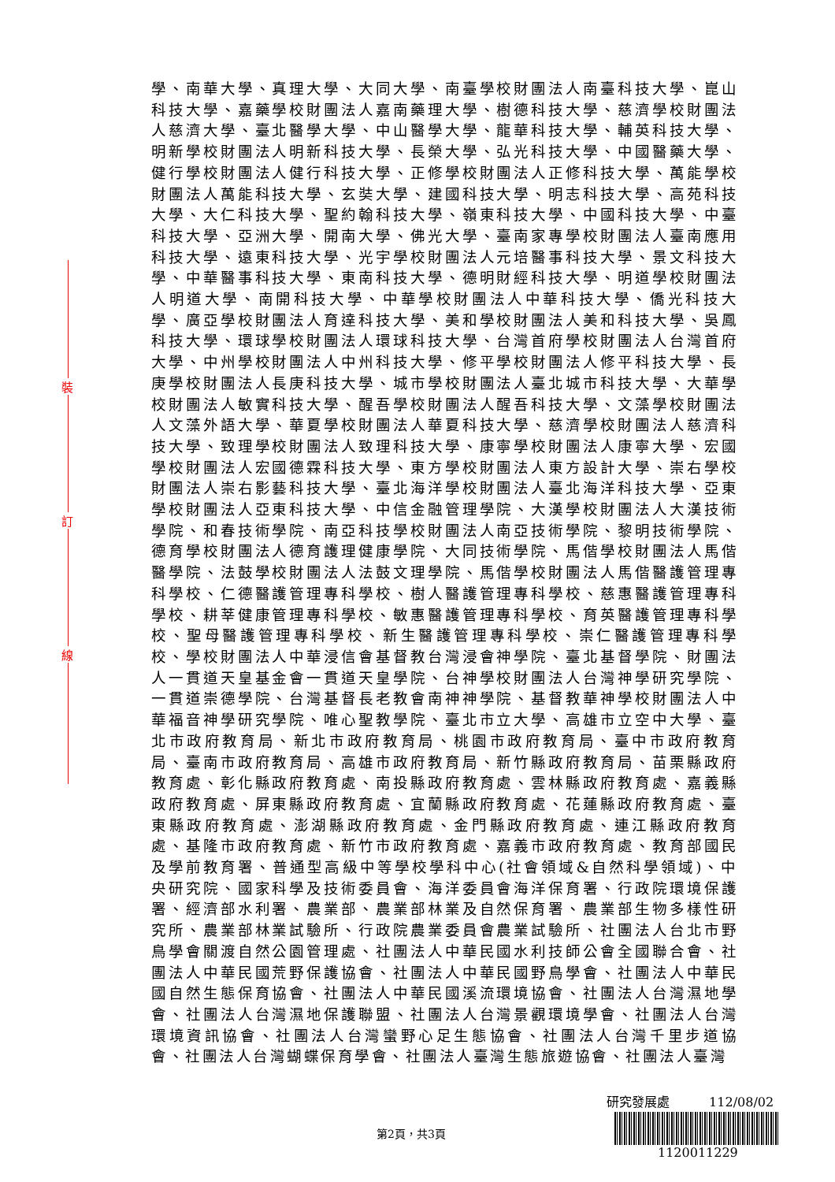學、南華大學、真理大學、大同大學、南臺學校財團法人南臺科技大學、崑山科技大學、嘉藥學校財團法人嘉南藥理大學、樹德科技大學、慈濟學校財團法人慈濟大學、臺北醫學大學、中山醫學大學、龍華科技大學、輔英科技大學、明新學校財團法人明新科技大學、長榮大學、弘光科技大學、中國醫藥大學、健行學校財團法人健行科技大學、正修學校財團法人正修科技大學、萬能學校財團法人萬能科技大學、玄奘大學、建國科技大學、明志科技大學、高苑科技大學、大仁科技大學、聖約翰科技大學、嶺東科技大學、中國科技大學、中臺科技大學、亞洲大學、開南大學、佛光大學、臺南家專學校財團法人臺南應用科技大學、遠東科技大學、光宇學校財團法人元培醫事科技大學、景文科技大學、中華醫事科技大學、東南科技大學、德明財經科技大學、明道學校財團法人明道大學、南開科技大學、中華學校財團法人中華科技大學、僑光科技大學、廣亞學校財團法人育達科技大學、美和學校財團法人美和科技大學、吳鳳科技大學、環球學校財團法人環球科技大學、台灣首府學校財團法人台灣首府大學、中州學校財團法人中州科技大學、修平學校財團法人修平科技大學、長庚學校財團法人長庚科技大學、城市學校財團法人臺北城市科技大學、大華學校財團法人敏實科技大學、醒吾學校財團法人醒吾科技大學、文藻學校財團法人文藻外語大學、華夏學校財團法人華夏科技大學、慈濟學校財團法人慈濟科技大學、致理學校財團法人致理科技大學、康寧學校財團法人康寧大學、宏國學校財團法人宏國德霖科技大學、東方學校財團法人東方設計大學、崇右學校財團法人崇右影藝科技大學、臺北海洋學校財團法人臺北海洋科技大學、亞東學校財團法人亞東科技大學、中信金融管理學院、大漢學校財團法人大漢技術學院、和春技術學院、南亞科技學校財團法人南亞技術學院、黎明技術學院、德育學校財團法人德育護理健康學院、大同技術學院、馬偕學校財團法人馬偕醫學院、法鼓學校財團法人法鼓文理學院、馬偕學校財團法人馬偕醫護管理專科學校、仁德醫護管理專科學校、樹人醫護管理專科學校、慈惠醫護管理專科學校、耕莘健康管理專科學校、敏惠醫護管理專科學校、育英醫護管理專科學校、聖母醫護管理專科學校、新生醫護管理專科學校、崇仁醫護管理專科學校、學校財團法人中華浸信會基督教台灣浸會神學院、臺北基督學院、財團法人一貫道天皇基金會一貫道天皇學院、台神學校財團法人台灣神學研究學院、一貫道崇德學院、台灣基督長老教會南神神學院、基督教華神學校財團法人中華福音神學研究學院、唯心聖教學院、臺北市立大學、高雄市立空中大學、臺北市政府教育局、新北市政府教育局、桃園市政府教育局、臺中市政府教育局、臺南市政府教育局、高雄市政府教育局、新竹縣政府教育局、苗栗縣政府教育處、彰化縣政府教育處、南投縣政府教育處、雲林縣政府教育處、嘉義縣政府教育處、屏東縣政府教育處、宜蘭縣政府教育處、花蓮縣政府教育處、臺東縣政府教育處、澎湖縣政府教育處、金門縣政府教育處、連江縣政府教育處、基隆市政府教育處、新竹市政府教育處、嘉義市政府教育處、教育部國民及學前教育署、普通型高級中等學校學科中心(社會領域&自然科學領域)、中央研究院、國家科學及技術委員會、海洋委員會海洋保育署、行政院環境保護署、經濟部水利署、農業部、農業部林業及自然保育署、農業部生物多樣性研究所、農業部林業試驗所、行政院農業委員會農業試驗所、社團法人台北市野鳥學會關渡自然公園管理處、社團法人中華民國水利技師公會全國聯合會、社團法人中華民國荒野保護協會、社團法人中華民國野鳥學會、社團法人中華民國自然生態保育協會、社團法人中華民國溪流環境協會、社團法人台灣濕地學會、社團法人台灣濕地保護聯盟、社團法人台灣景觀環境學會、社團法人台灣環境資訊協會、社團法人台灣蠻野心足生態協會、社團法人台灣千里步道協會、社團法人台灣蝴蝶保育學會、社團法人臺灣生態旅遊協會、社團法人臺灣
裝
訂
線
研究發展處 112/08/02
1120011229
第2頁，共3頁